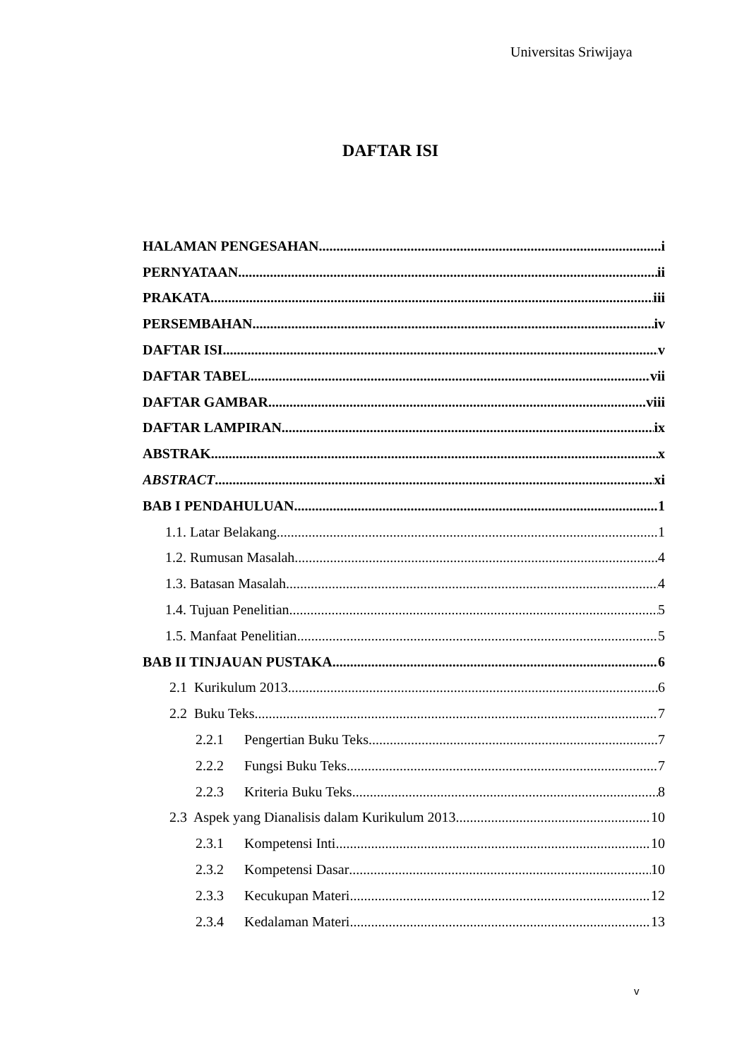Universitas Sriwijaya
DAFTAR ISI
HALAMAN PENGESAHAN i
PERNYATAAN ii
PRAKATA iii
PERSEMBAHAN iv
DAFTAR ISI v
DAFTAR TABEL vii
DAFTAR GAMBAR viii
DAFTAR LAMPIRAN ix
ABSTRAK x
ABSTRACT xi
BAB I PENDAHULUAN 1
1.1. Latar Belakang 1
1.2. Rumusan Masalah 4
1.3. Batasan Masalah 4
1.4. Tujuan Penelitian 5
1.5. Manfaat Penelitian 5
BAB II TINJAUAN PUSTAKA 6
2.1 Kurikulum 2013 6
2.2 Buku Teks 7
2.2.1 Pengertian Buku Teks 7
2.2.2 Fungsi Buku Teks 7
2.2.3 Kriteria Buku Teks 8
2.3 Aspek yang Dianalisis dalam Kurikulum 2013 10
2.3.1 Kompetensi Inti 10
2.3.2 Kompetensi Dasar 10
2.3.3 Kecukupan Materi 12
2.3.4 Kedalaman Materi 13
v